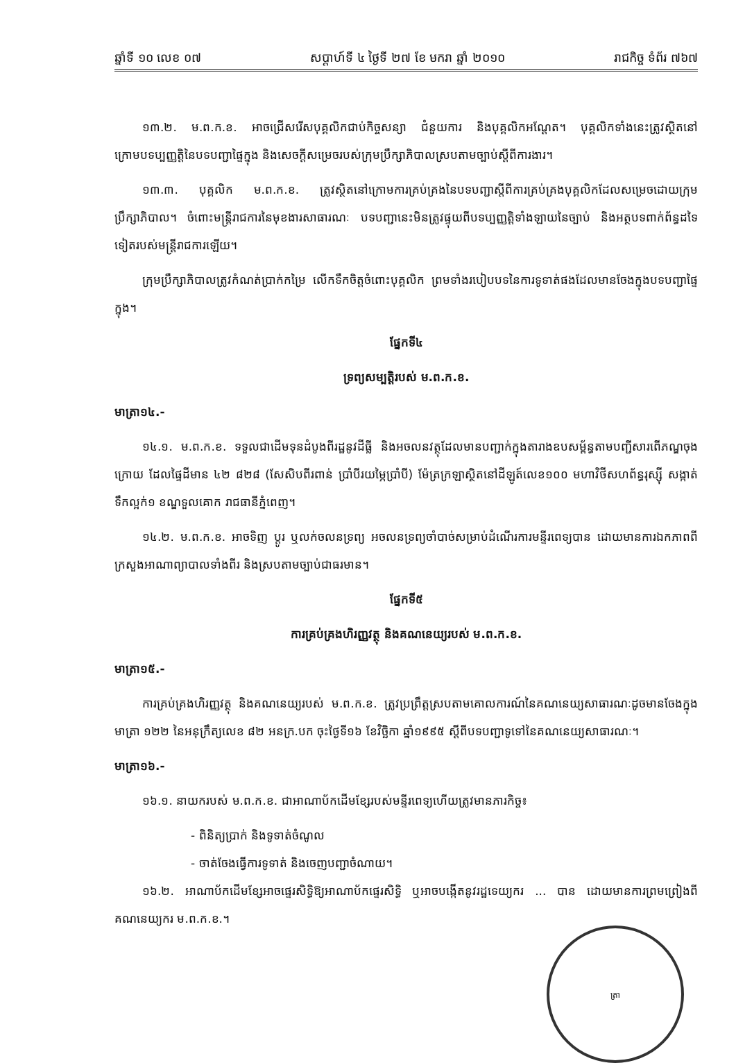ឆ្នាំទី ១០ លេខ ០៧ សប្តាហ៍ទី ៤ ថ្ងៃទី ២៧ ខែ មករា ឆ្នាំ ២០១០ រាជកិច្ច ទំព័រ ៧៦៧
១៣.២. ម.ព.ក.ខ. អាចជ្រើសរើសបុគ្គលិកជាប់កិច្ចសន្យា ជំនួយការ និងបុគ្គលិកអណ្តែត។ បុគ្គលិកទាំងនេះត្រូវស្ថិតនៅក្រោមបទប្បញ្ញត្តិនៃបទបញ្ជាផ្ទៃក្នុង និងសេចក្តីសម្រេចរបស់ក្រុមប្រឹក្សាភិបាលស្របតាមច្បាប់ស្តីពីការងារ។
១៣.៣. បុគ្គលិក ម.ព.ក.ខ. ត្រូវស្ថិតនៅក្រោមការគ្រប់គ្រងនៃបទបញ្ជាស្តីពីការគ្រប់គ្រងបុគ្គលិកដែលសម្រេចដោយក្រុមប្រឹក្សាភិបាល។ ចំពោះមន្ត្រីរាជការនៃមុខងារសាធារណៈ បទបញ្ជានេះមិនត្រូវផ្ទុយពីបទប្បញ្ញត្តិទាំងឡាយនៃច្បាប់ និងអត្ថបទពាក់ព័ន្ធដទៃទៀតរបស់មន្ត្រីរាជការឡើយ។
ក្រុមប្រឹក្សាភិបាលត្រូវកំណត់ប្រាក់កម្រៃ លើកទឹកចិត្តចំពោះបុគ្គលិក ព្រមទាំងរបៀបបទនៃការទូទាត់ផងដែលមានចែងក្នុងបទបញ្ជាផ្ទៃក្នុង។
ផ្នែកទី៤
ទ្រព្យសម្បត្តិរបស់ ម.ព.ក.ខ.
មាត្រា១៤.-
១៤.១. ម.ព.ក.ខ. ទទួលជាដើមទុនដំបូងពីរដ្ឋនូវដីធ្លី និងអចលនវត្ថុដែលមានបញ្ជាក់ក្នុងតារាងឧបសម្ព័ន្ធតាមបញ្ជីសារពើភណ្ឌចុងក្រោយ ដែលផ្ទៃដីមាន ៤២ ៨២៨ (សែសិបពីរពាន់ ប្រាំបីរយម្ភៃប្រាំបី) ម៉ែត្រក្រឡាស្ថិតនៅដីឡូត៍លេខ១០០ មហាវិថីសហព័ន្ធរុស្ស៊ី សង្កាត់ទឹកល្អក់១ ខណ្ឌទួលគោក រាជធានីភ្នំពេញ។
១៤.២. ម.ព.ក.ខ. អាចទិញ ប្តូរ ឬលក់ចលនទ្រព្យ អចលនទ្រព្យចាំបាច់សម្រាប់ដំណើរការមន្ទីរពេទ្យបាន ដោយមានការឯកភាពពីក្រសួងអាណាព្យាបាលទាំងពីរ និងស្របតាមច្បាប់ជាធរមាន។
ផ្នែកទី៥
ការគ្រប់គ្រងហិរញ្ញវត្ថុ និងគណនេយ្យរបស់ ម.ព.ក.ខ.
មាត្រា១៥.-
ការគ្រប់គ្រងហិរញ្ញវត្ថុ និងគណនេយ្យរបស់ ម.ព.ក.ខ. ត្រូវប្រព្រឹត្តស្របតាមគោលការណ៍នៃគណនេយ្យសាធារណៈដូចមានចែងក្នុងមាត្រា ១២២ នៃអនុក្រឹត្យលេខ ៨២ អនក្រ.បក ចុះថ្ងៃទី១៦ ខែវិច្ឆិកា ឆ្នាំ១៩៩៥ ស្តីពីបទបញ្ជាទូទៅនៃគណនេយ្យសាធារណៈ។
មាត្រា១៦.-
១៦.១. នាយករបស់ ម.ព.ក.ខ. ជាអាណាប័កដើមខ្សែរបស់មន្ទីរពេទ្យហើយត្រូវមានភារកិច្ច៖
- ពិនិត្យប្រាក់ និងទូទាត់ចំណូល
- ចាត់ចែងធ្វើការទូទាត់ និងចេញបញ្ជាចំណាយ។
១៦.២. អាណាប័កដើមខ្សែអាចផ្ទេរសិទ្ធិឱ្យអាណាប័កផ្ទេរសិទ្ធិ ឬអាចបង្កើតនូវរដ្ឋទេយ្យករ ... បាន ដោយមានការព្រមព្រៀងពីគណនេយ្យករ ម.ព.ក.ខ.។
ត្រា